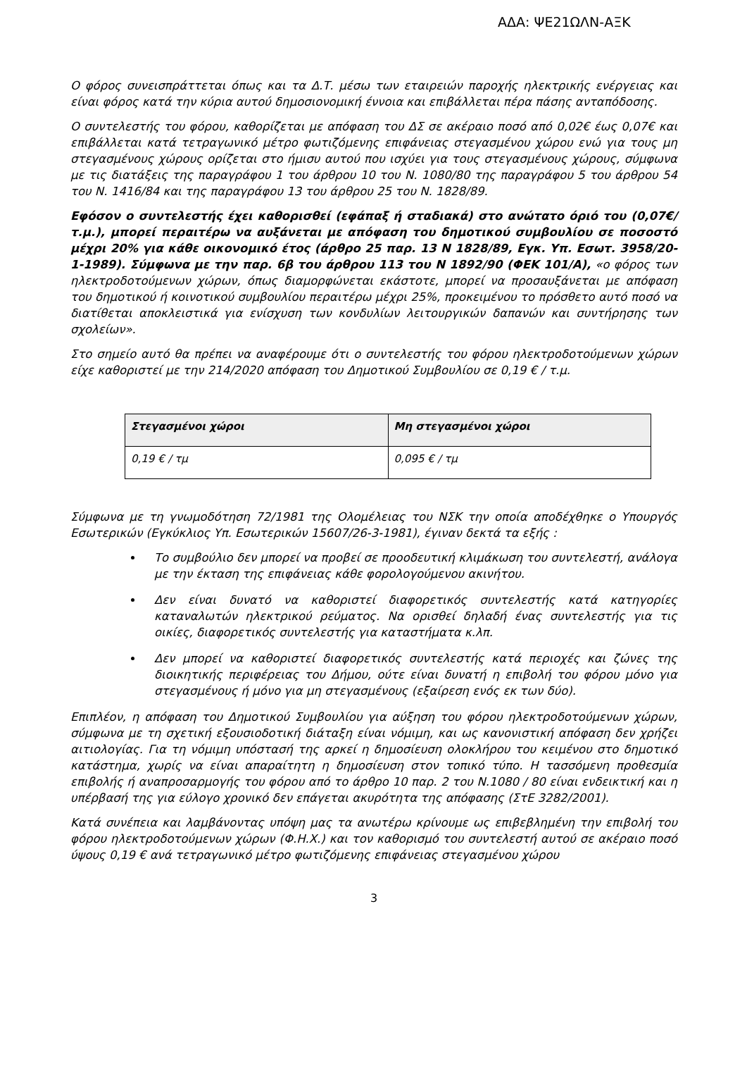ΑΔΑ: ΨΕ21ΩΛΝ-ΑΞΚ
Ο φόρος συνεισπράττεται όπως και τα Δ.Τ. μέσω των εταιρειών παροχής ηλεκτρικής ενέργειας και είναι φόρος κατά την κύρια αυτού δημοσιονομική έννοια και επιβάλλεται πέρα πάσης ανταπόδοσης.
Ο συντελεστής του φόρου, καθορίζεται με απόφαση του ΔΣ σε ακέραιο ποσό από 0,02€ έως 0,07€ και επιβάλλεται κατά τετραγωνικό μέτρο φωτιζόμενης επιφάνειας στεγασμένου χώρου ενώ για τους μη στεγασμένους χώρους ορίζεται στο ήμισυ αυτού που ισχύει για τους στεγασμένους χώρους, σύμφωνα με τις διατάξεις της παραγράφου 1 του άρθρου 10 του Ν. 1080/80 της παραγράφου 5 του άρθρου 54 του Ν. 1416/84 και της παραγράφου 13 του άρθρου 25 του Ν. 1828/89.
Εφόσον ο συντελεστής έχει καθορισθεί (εφάπαξ ή σταδιακά) στο ανώτατο όριό του (0,07€/τ.μ.), μπορεί περαιτέρω να αυξάνεται με απόφαση του δημοτικού συμβουλίου σε ποσοστό μέχρι 20% για κάθε οικονομικό έτος (άρθρο 25 παρ. 13 Ν 1828/89, Εγκ. Υπ. Εσωτ. 3958/20-1-1989). Σύμφωνα με την παρ. 6β του άρθρου 113 του Ν 1892/90 (ΦΕΚ 101/Α), «ο φόρος των ηλεκτροδοτούμενων χώρων, όπως διαμορφώνεται εκάστοτε, μπορεί να προσαυξάνεται με απόφαση του δημοτικού ή κοινοτικού συμβουλίου περαιτέρω μέχρι 25%, προκειμένου το πρόσθετο αυτό ποσό να διατίθεται αποκλειστικά για ενίσχυση των κονδυλίων λειτουργικών δαπανών και συντήρησης των σχολείων».
Στο σημείο αυτό θα πρέπει να αναφέρουμε ότι ο συντελεστής του φόρου ηλεκτροδοτούμενων χώρων είχε καθοριστεί με την 214/2020 απόφαση του Δημοτικού Συμβουλίου σε 0,19 € / τ.μ.
| Στεγασμένοι χώροι | Μη στεγασμένοι χώροι |
| 0,19 € / τμ | 0,095 € / τμ |
Σύμφωνα με τη γνωμοδότηση 72/1981 της Ολομέλειας του ΝΣΚ την οποία αποδέχθηκε ο Υπουργός Εσωτερικών (Εγκύκλιος Υπ. Εσωτερικών 15607/26-3-1981), έγιναν δεκτά τα εξής :
Το συμβούλιο δεν μπορεί να προβεί σε προοδευτική κλιμάκωση του συντελεστή, ανάλογα με την έκταση της επιφάνειας κάθε φορολογούμενου ακινήτου.
Δεν είναι δυνατό να καθοριστεί διαφορετικός συντελεστής κατά κατηγορίες καταναλωτών ηλεκτρικού ρεύματος. Να ορισθεί δηλαδή ένας συντελεστής για τις οικίες, διαφορετικός συντελεστής για καταστήματα κ.λπ.
Δεν μπορεί να καθοριστεί διαφορετικός συντελεστής κατά περιοχές και ζώνες της διοικητικής περιφέρειας του Δήμου, ούτε είναι δυνατή η επιβολή του φόρου μόνο για στεγασμένους ή μόνο για μη στεγασμένους (εξαίρεση ενός εκ των δύο).
Επιπλέον, η απόφαση του Δημοτικού Συμβουλίου για αύξηση του φόρου ηλεκτροδοτούμενων χώρων, σύμφωνα με τη σχετική εξουσιοδοτική διάταξη είναι νόμιμη, και ως κανονιστική απόφαση δεν χρήζει αιτιολογίας. Για τη νόμιμη υπόστασή της αρκεί η δημοσίευση ολοκλήρου του κειμένου στο δημοτικό κατάστημα, χωρίς να είναι απαραίτητη η δημοσίευση στον τοπικό τύπο. Η τασσόμενη προθεσμία επιβολής ή αναπροσαρμογής του φόρου από το άρθρο 10 παρ. 2 του Ν.1080 / 80 είναι ενδεικτική και η υπέρβασή της για εύλογο χρονικό δεν επάγεται ακυρότητα της απόφασης (ΣτΕ 3282/2001).
Κατά συνέπεια και λαμβάνοντας υπόψη μας τα ανωτέρω κρίνουμε ως επιβεβλημένη την επιβολή του φόρου ηλεκτροδοτούμενων χώρων (Φ.Η.Χ.) και τον καθορισμό του συντελεστή αυτού σε ακέραιο ποσό ύψους 0,19 € ανά τετραγωνικό μέτρο φωτιζόμενης επιφάνειας στεγασμένου χώρου
3